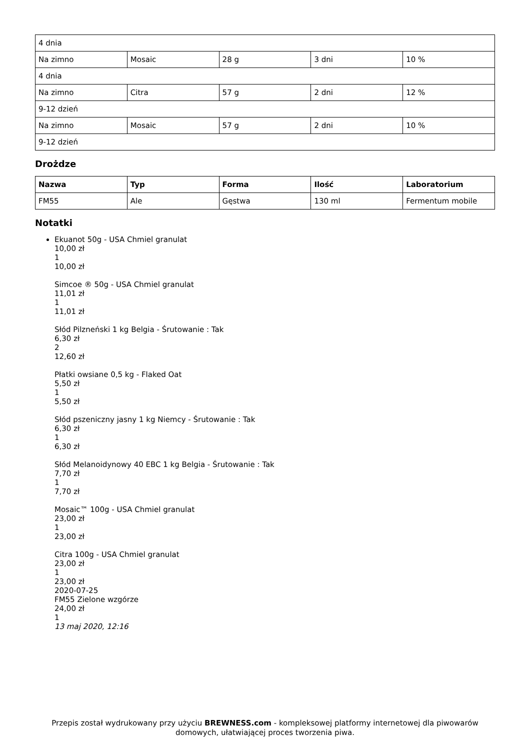| 4 dnia | | | | |
| Na zimno | Mosaic | 28 g | 3 dni | 10 % |
| 4 dnia | | | | |
| Na zimno | Citra | 57 g | 2 dni | 12 % |
| 9-12 dzień | | | | |
| Na zimno | Mosaic | 57 g | 2 dni | 10 % |
| 9-12 dzień | | | | |
Drożdze
| Nazwa | Typ | Forma | Ilość | Laboratorium |
| --- | --- | --- | --- | --- |
| FM55 | Ale | Gęstwa | 130 ml | Fermentum mobile |
Notatki
Ekuanot 50g - USA Chmiel granulat
10,00 zł
1
10,00 zł
Simcoe ® 50g - USA Chmiel granulat
11,01 zł
1
11,01 zł
Słód Pilzneński 1 kg Belgia - Śrutowanie : Tak
6,30 zł
2
12,60 zł
Płatki owsiane 0,5 kg - Flaked Oat
5,50 zł
1
5,50 zł
Słód pszeniczny jasny 1 kg Niemcy - Śrutowanie : Tak
6,30 zł
1
6,30 zł
Słód Melanoidynowy 40 EBC 1 kg Belgia - Śrutowanie : Tak
7,70 zł
1
7,70 zł
Mosaic™ 100g - USA Chmiel granulat
23,00 zł
1
23,00 zł
Citra 100g - USA Chmiel granulat
23,00 zł
1
23,00 zł
2020-07-25
FM55 Zielone wzgórze
24,00 zł
1
13 maj 2020, 12:16
Przepis został wydrukowany przy użyciu BREWNESS.com - kompleksowej platformy internetowej dla piwowarów domowych, ułatwiającej proces tworzenia piwa.